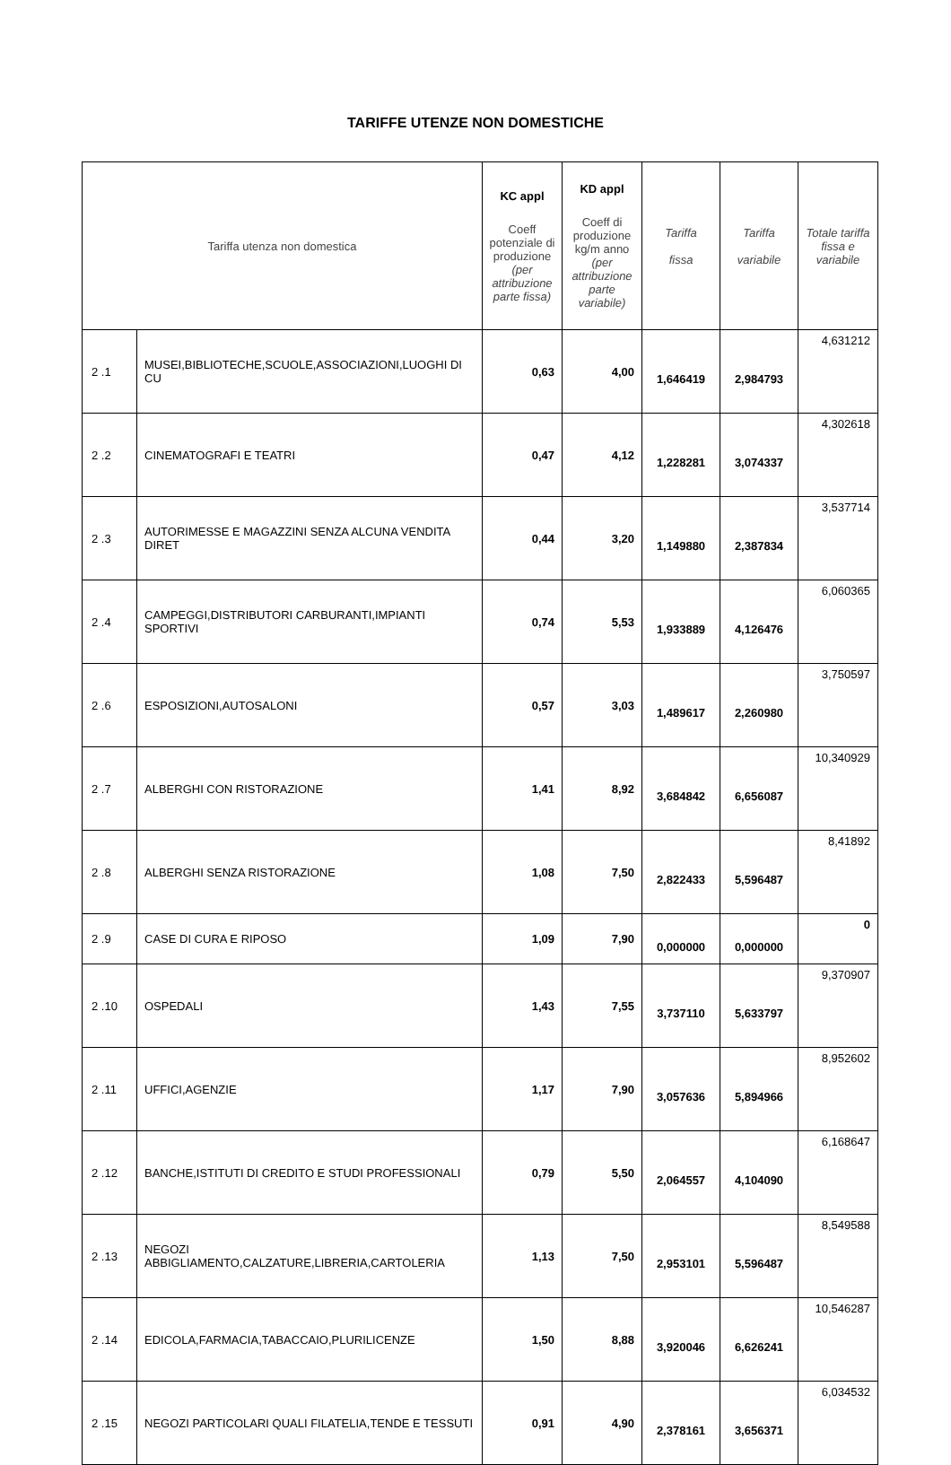TARIFFE UTENZE NON DOMESTICHE
| Tariffa utenza non domestica | | KC appl Coeff potenziale di produzione (per attribuzione parte fissa) | KD appl Coeff di produzione kg/m anno (per attribuzione parte variabile) | Tariffa fissa | Tariffa variabile | Totale tariffa fissa e variabile |
| --- | --- | --- | --- | --- | --- | --- |
| 2 .1 | MUSEI,BIBLIOTECHE,SCUOLE,ASSOCIAZIONI,LUOGHI DI CU | 0,63 | 4,00 | 1,646419 | 2,984793 | 4,631212 |
| 2 .2 | CINEMATOGRAFI E TEATRI | 0,47 | 4,12 | 1,228281 | 3,074337 | 4,302618 |
| 2 .3 | AUTORIMESSE E MAGAZZINI SENZA ALCUNA VENDITA DIRET | 0,44 | 3,20 | 1,149880 | 2,387834 | 3,537714 |
| 2 .4 | CAMPEGGI,DISTRIBUTORI CARBURANTI,IMPIANTI SPORTIVI | 0,74 | 5,53 | 1,933889 | 4,126476 | 6,060365 |
| 2 .6 | ESPOSIZIONI,AUTOSALONI | 0,57 | 3,03 | 1,489617 | 2,260980 | 3,750597 |
| 2 .7 | ALBERGHI CON RISTORAZIONE | 1,41 | 8,92 | 3,684842 | 6,656087 | 10,340929 |
| 2 .8 | ALBERGHI SENZA RISTORAZIONE | 1,08 | 7,50 | 2,822433 | 5,596487 | 8,41892 |
| 2 .9 | CASE DI CURA E RIPOSO | 1,09 | 7,90 | 0,000000 | 0,000000 | 0 |
| 2 .10 | OSPEDALI | 1,43 | 7,55 | 3,737110 | 5,633797 | 9,370907 |
| 2 .11 | UFFICI,AGENZIE | 1,17 | 7,90 | 3,057636 | 5,894966 | 8,952602 |
| 2 .12 | BANCHE,ISTITUTI DI CREDITO E STUDI PROFESSIONALI | 0,79 | 5,50 | 2,064557 | 4,104090 | 6,168647 |
| 2 .13 | NEGOZI ABBIGLIAMENTO,CALZATURE,LIBRERIA,CARTOLERIA | 1,13 | 7,50 | 2,953101 | 5,596487 | 8,549588 |
| 2 .14 | EDICOLA,FARMACIA,TABACCAIO,PLURILICENZE | 1,50 | 8,88 | 3,920046 | 6,626241 | 10,546287 |
| 2 .15 | NEGOZI PARTICOLARI QUALI FILATELIA,TENDE E TESSUTI | 0,91 | 4,90 | 2,378161 | 3,656371 | 6,034532 |